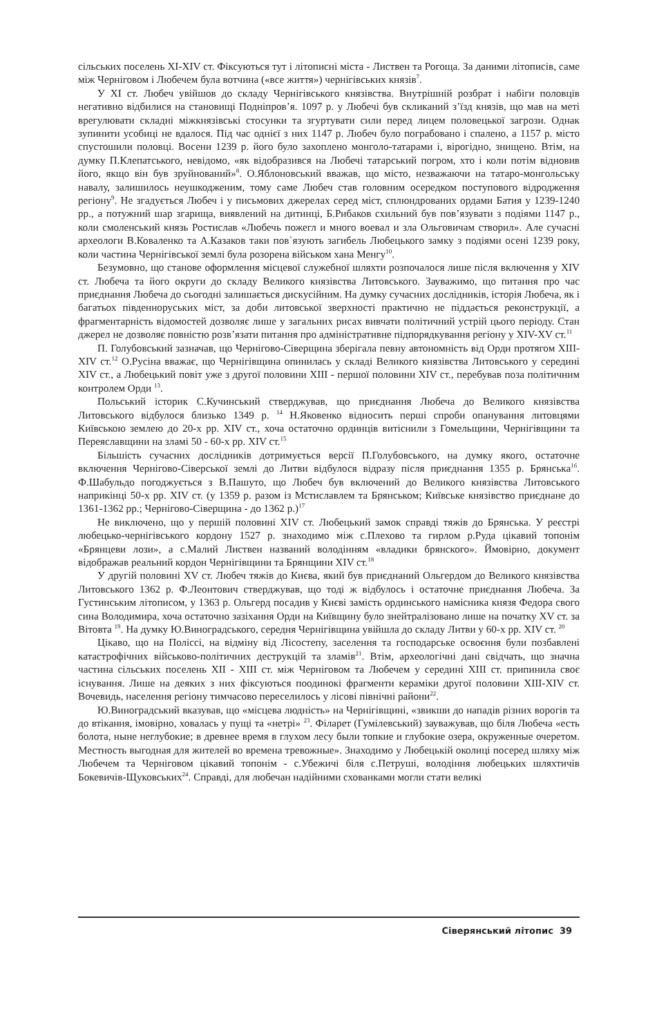сільських поселень XI-XIV ст. Фіксуються тут і літописні міста - Листвен та Рогоща. За даними літописів, саме між Черніговом і Любечем була вотчина («все життя») чернігівських князів<sup>7</sup>.
У XI ст. Любеч увійшов до складу Чернігівського князівства. Внутрішній розбрат і набіги половців негативно відбилися на становищі Подніпров’я. 1097 р. у Любечі був скликаний з’їзд князів, що мав на меті врегулювати складні міжкнязівські стосунки та згуртувати сили перед лицем половецької загрози. Однак зупинити усобиці не вдалося. Під час однієї з них 1147 р. Любеч було пограбовано і спалено, а 1157 р. місто спустошили половці. Восени 1239 р. його було захоплено монголо-татарами і, вірогідно, знищено. Втім, на думку П.Клепатського, невідомо, «як відобразився на Любечі татарський погром, хто і коли потім відновив його, якщо він був зруйнований»<sup>8</sup>. О.Яблоновський вважав, що місто, незважаючи на татаро-монгольську навалу, залишилось неушкодженим, тому саме Любеч став головним осередком поступового відродження регіону<sup>9</sup>. Не згадується Любеч і у письмових джерелах серед міст, сплюндрованих ордами Батия у 1239-1240 рр., а потужний шар згарища, виявлений на дитинці, Б.Рибаков схильний був пов’язувати з подіями 1147 р., коли смоленський князь Ростислав «Любечь пожегл и много воевал и зла Ольговичам створил». Але сучасні археологи В.Коваленко та А.Казаков таки пов`язують загибель Любецького замку з подіями осені 1239 року, коли частина Чернігівської землі була розорена військом хана Менгу<sup>10</sup>.
Безумовно, що станове оформлення місцевої служебної шляхти розпочалося лише після включення у XIV ст. Любеча та його округи до складу Великого князівства Литовського. Зауважимо, що питання про час приєднання Любеча до сьогодні залишається дискусійним. На думку сучасних дослідників, історія Любеча, як і багатьох південноруських міст, за доби литовської зверхності практично не піддається реконструкції, а фрагментарність відомостей дозволяє лише у загальних рисах вивчати політичний устрій цього періоду. Стан джерел не дозволяє повністю розв’язати питання про адміністративне підпорядкування регіону у XIV-XV ст.<sup>11</sup>
П. Голубовський зазначав, що Чернігово-Сіверщина зберігала певну автономність від Орди протягом XIII-XIV ст.<sup>12</sup> О.Русіна вважає, що Чернігівщина опинилась у складі Великого князівства Литовського у середині XIV ст., а Любецький повіт уже з другої половини XIII - першої половини XIV ст., перебував поза політичним контролем Орди <sup>13</sup>.
Польський історик С.Кучинський стверджував, що приєднання Любеча до Великого князівства Литовського відбулося близько 1349 р. <sup>14</sup> Н.Яковенко відносить перші спроби опанування литовцями Київською землею до 20-х рр. XIV ст., хоча остаточно ординців витіснили з Гомельщини, Чернігівщини та Переяславщини на зламі 50 - 60-х рр. XIV ст.<sup>15</sup>
Більшість сучасних дослідників дотримується версії П.Голубовського, на думку якого, остаточне включення Чернігово-Сіверської землі до Литви відбулося відразу після приєднання 1355 р. Брянська<sup>16</sup>. Ф.Шабульдо погоджується з В.Пашуто, що Любеч був включений до Великого князівства Литовського наприкінці 50-х рр. XIV ст. (у 1359 р. разом із Мстиславлем та Брянськом; Київське князівство приєднане до 1361-1362 рр.; Чернігово-Сіверщина - до 1362 р.)<sup>17</sup>
Не виключено, що у першій половині XIV ст. Любецький замок справді тяжів до Брянська. У реєстрі любецько-чернігівського кордону 1527 р. знаходимо між с.Плехово та гирлом р.Руда цікавий топонім «Брянцеви лози», а с.Малий Листвен названий володінням «владики брянского». Ймовірно, документ відображав реальний кордон Чернігівщини та Брянщини XIV ст.<sup>18</sup>
У другій половині XV ст. Любеч тяжів до Києва, який був приєднаний Ольгердом до Великого князівства Литовського 1362 р. Ф.Леонтович стверджував, що тоді ж відбулось і остаточне приєднання Любеча. За Густинським літописом, у 1363 р. Ольгерд посадив у Києві замість ординського намісника князя Федора свого сина Володимира, хоча остаточно зазіхання Орди на Київщину було знейтралізовано лише на початку XV ст. за Вітовта <sup>19</sup>. На думку Ю.Виноградського, середня Чернігівщина увійшла до складу Литви у 60-х рр. XIV ст. <sup>20</sup>
Цікаво, що на Поліссі, на відміну від Лісостепу, заселення та господарське освоєння були позбавлені катастрофічних військово-політичних деструкцій та зламів<sup>21</sup>. Втім, археологічні дані свідчать, що значна частина сільських поселень XII - XIII ст. між Черніговом та Любечем у середині XIII ст. припинила своє існування. Лише на деяких з них фіксуються поодинокі фрагменти кераміки другої половини XIII-XIV ст. Вочевидь, населення регіону тимчасово переселилось у лісові північні райони<sup>22</sup>.
Ю.Виноградський вказував, що «місцева людність» на Чернігівщині, «звикши до нападів різних ворогів та до втікання, імовірно, ховалась у пущі та «нетрі» <sup>23</sup>. Філарет (Гумілевський) зауважував, що біля Любеча «есть болота, ныне неглубокие; в древнее время в глухом лесу были топкие и глубокие озера, окруженные очеретом. Местность выгодная для жителей во времена тревожные». Знаходимо у Любецькій околиці посеред шляху між Любечем та Черніговом цікавий топонім - с.Убежичі біля с.Петруші, володіння любецьких шляхтичів Бокевичів-Щуковських<sup>24</sup>. Справді, для любечан надійними схованками могли стати великі
Сіверянський літопис 39